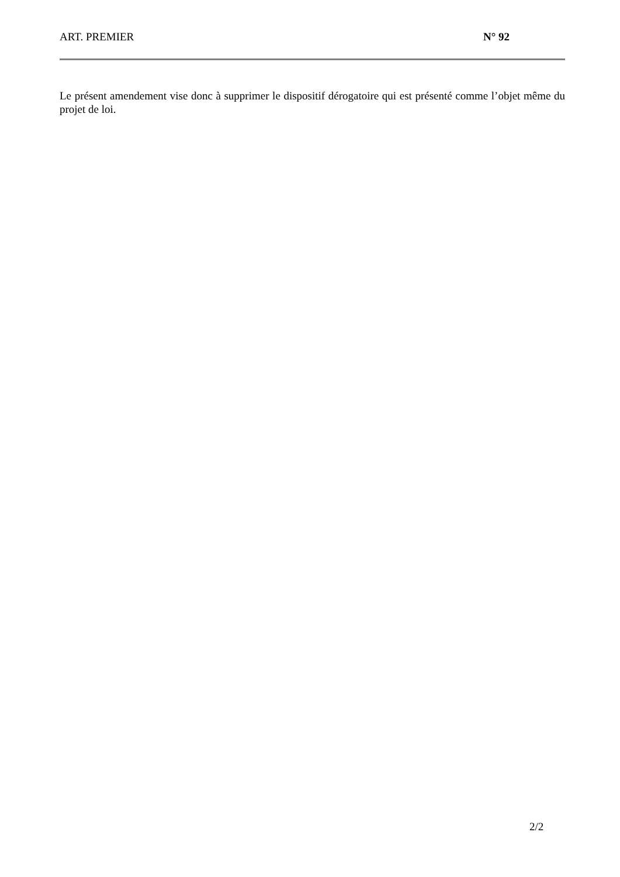ART. PREMIER N° 92
Le présent amendement vise donc à supprimer le dispositif dérogatoire qui est présenté comme l’objet même du projet de loi.
2/2